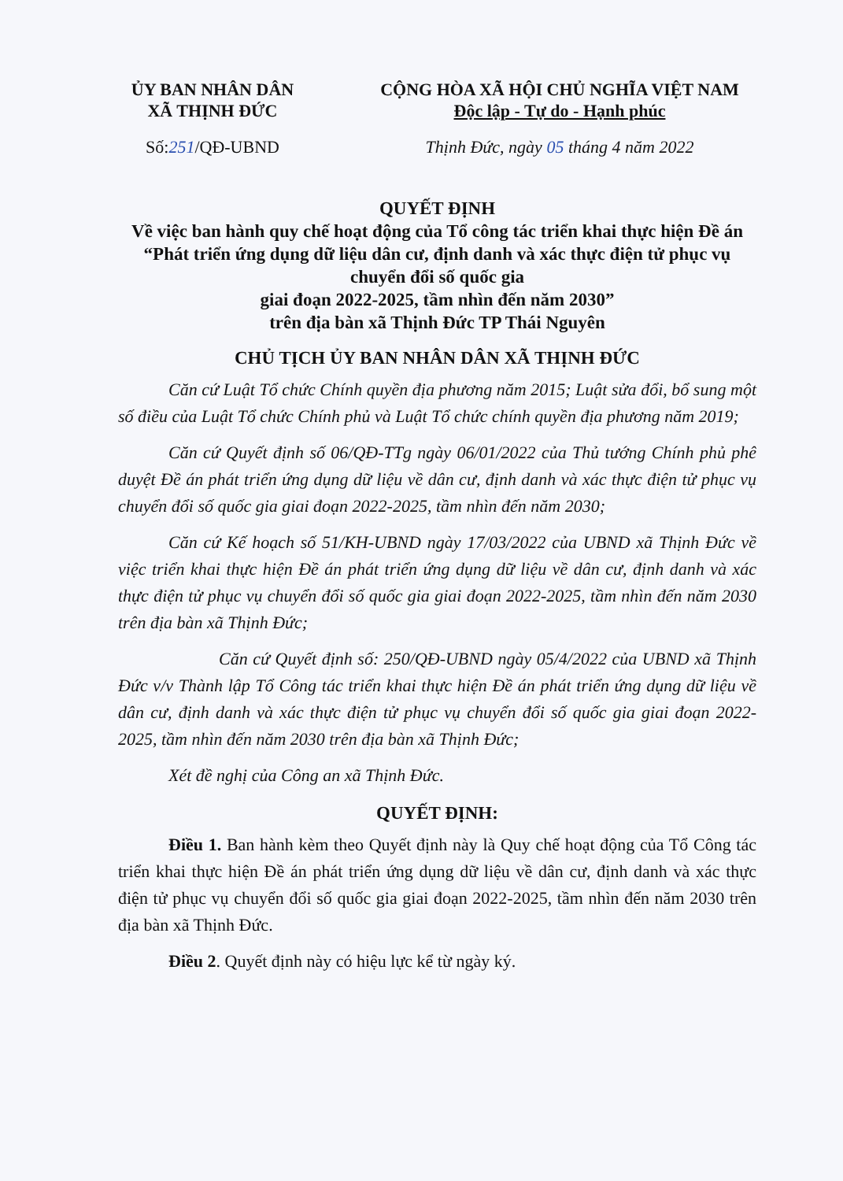ỦY BAN NHÂN DÂN
XÃ THỊNH ĐỨC
CỘNG HÒA XÃ HỘI CHỦ NGHĨA VIỆT NAM
Độc lập - Tự do - Hạnh phúc
Số:251/QĐ-UBND Thịnh Đức, ngày 05 tháng 4 năm 2022
QUYẾT ĐỊNH
Về việc ban hành quy chế hoạt động của Tổ công tác triển khai thực hiện Đề án “Phát triển ứng dụng dữ liệu dân cư, định danh và xác thực điện tử phục vụ chuyển đổi số quốc gia
giai đoạn 2022-2025, tầm nhìn đến năm 2030”
trên địa bàn xã Thịnh Đức TP Thái Nguyên
CHỦ TỊCH ỦY BAN NHÂN DÂN XÃ THỊNH ĐỨC
Căn cứ Luật Tổ chức Chính quyền địa phương năm 2015; Luật sửa đổi, bổ sung một số điều của Luật Tổ chức Chính phủ và Luật Tổ chức chính quyền địa phương năm 2019;
Căn cứ Quyết định số 06/QĐ-TTg ngày 06/01/2022 của Thủ tướng Chính phủ phê duyệt Đề án phát triển ứng dụng dữ liệu về dân cư, định danh và xác thực điện tử phục vụ chuyển đổi số quốc gia giai đoạn 2022-2025, tầm nhìn đến năm 2030;
Căn cứ Kế hoạch số 51/KH-UBND ngày 17/03/2022 của UBND xã Thịnh Đức về việc triển khai thực hiện Đề án phát triển ứng dụng dữ liệu về dân cư, định danh và xác thực điện tử phục vụ chuyển đổi số quốc gia giai đoạn 2022-2025, tầm nhìn đến năm 2030 trên địa bàn xã Thịnh Đức;
Căn cứ Quyết định số: 250/QĐ-UBND ngày 05/4/2022 của UBND xã Thịnh Đức v/v Thành lập Tổ Công tác triển khai thực hiện Đề án phát triển ứng dụng dữ liệu về dân cư, định danh và xác thực điện tử phục vụ chuyển đổi số quốc gia giai đoạn 2022-2025, tầm nhìn đến năm 2030 trên địa bàn xã Thịnh Đức;
Xét đề nghị của Công an xã Thịnh Đức.
QUYẾT ĐỊNH:
Điều 1. Ban hành kèm theo Quyết định này là Quy chế hoạt động của Tổ Công tác triển khai thực hiện Đề án phát triển ứng dụng dữ liệu về dân cư, định danh và xác thực điện tử phục vụ chuyển đổi số quốc gia giai đoạn 2022-2025, tầm nhìn đến năm 2030 trên địa bàn xã Thịnh Đức.
Điều 2. Quyết định này có hiệu lực kể từ ngày ký.